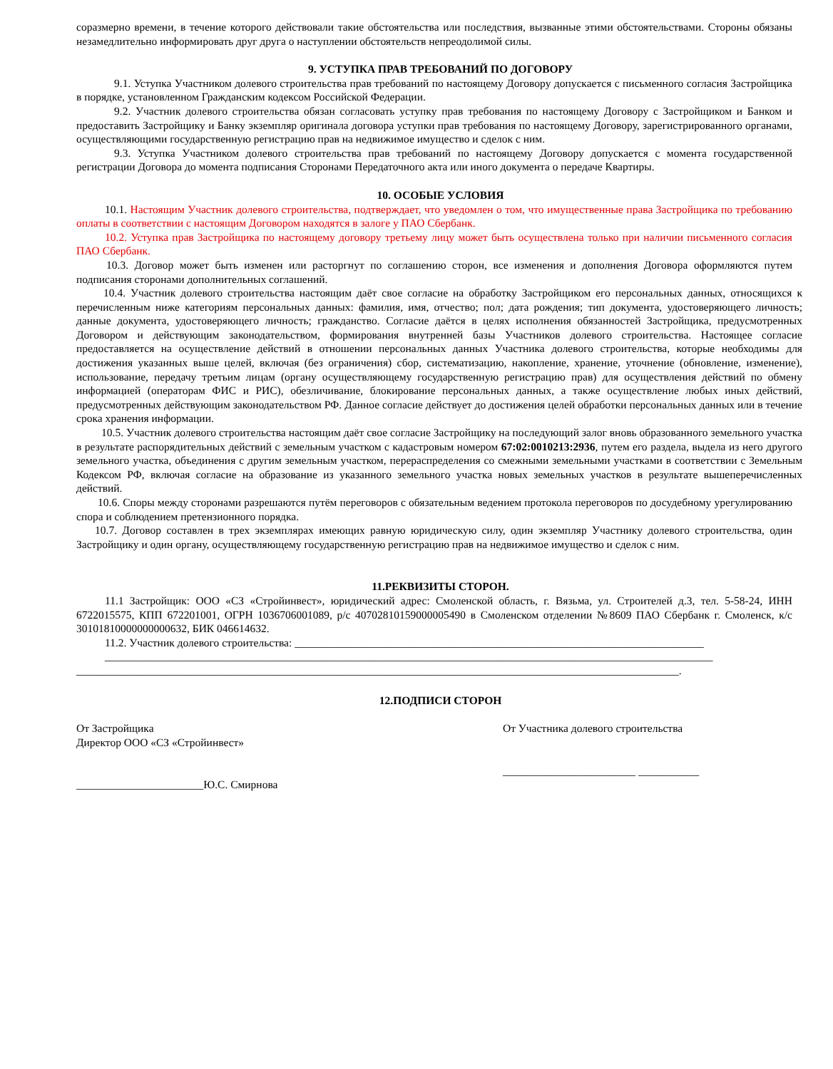соразмерно времени, в течение которого действовали такие обстоятельства или последствия, вызванные этими обстоятельствами. Стороны обязаны незамедлительно информировать друг друга о наступлении обстоятельств непреодолимой силы.
9. УСТУПКА ПРАВ ТРЕБОВАНИЙ ПО ДОГОВОРУ
9.1. Уступка Участником долевого строительства прав требований по настоящему Договору допускается с письменного согласия Застройщика в порядке, установленном Гражданским кодексом Российской Федерации.
9.2. Участник долевого строительства обязан согласовать уступку прав требования по настоящему Договору с Застройщиком и Банком и предоставить Застройщику и Банку экземпляр оригинала договора уступки прав требования по настоящему Договору, зарегистрированного органами, осуществляющими государственную регистрацию прав на недвижимое имущество и сделок с ним.
9.3. Уступка Участником долевого строительства прав требований по настоящему Договору допускается с момента государственной регистрации Договора до момента подписания Сторонами Передаточного акта или иного документа о передаче Квартиры.
10. ОСОБЫЕ УСЛОВИЯ
10.1. Настоящим Участник долевого строительства, подтверждает, что уведомлен о том, что имущественные права Застройщика по требованию оплаты в соответствии с настоящим Договором находятся в залоге у ПАО Сбербанк.
10.2. Уступка прав Застройщика по настоящему договору третьему лицу может быть осуществлена только при наличии письменного согласия ПАО Сбербанк.
10.3. Договор может быть изменен или расторгнут по соглашению сторон, все изменения и дополнения Договора оформляются путем подписания сторонами дополнительных соглашений.
10.4. Участник долевого строительства настоящим даёт свое согласие на обработку Застройщиком его персональных данных, относящихся к перечисленным ниже категориям персональных данных: фамилия, имя, отчество; пол; дата рождения; тип документа, удостоверяющего личность; данные документа, удостоверяющего личность; гражданство. Согласие даётся в целях исполнения обязанностей Застройщика, предусмотренных Договором и действующим законодательством, формирования внутренней базы Участников долевого строительства. Настоящее согласие предоставляется на осуществление действий в отношении персональных данных Участника долевого строительства, которые необходимы для достижения указанных выше целей, включая (без ограничения) сбор, систематизацию, накопление, хранение, уточнение (обновление, изменение), использование, передачу третьим лицам (органу осуществляющему государственную регистрацию прав) для осуществления действий по обмену информацией (операторам ФИС и РИС), обезличивание, блокирование персональных данных, а также осуществление любых иных действий, предусмотренных действующим законодательством РФ. Данное согласие действует до достижения целей обработки персональных данных или в течение срока хранения информации.
10.5. Участник долевого строительства настоящим даёт свое согласие Застройщику на последующий залог вновь образованного земельного участка в результате распорядительных действий с земельным участком с кадастровым номером 67:02:0010213:2936, путем его раздела, выдела из него другого земельного участка, объединения с другим земельным участком, перераспределения со смежными земельными участками в соответствии с Земельным Кодексом РФ, включая согласие на образование из указанного земельного участка новых земельных участков в результате вышеперечисленных действий.
10.6. Споры между сторонами разрешаются путём переговоров с обязательным ведением протокола переговоров по досудебному урегулированию спора и соблюдением претензионного порядка.
10.7. Договор составлен в трех экземплярах имеющих равную юридическую силу, один экземпляр Участнику долевого строительства, один Застройщику и один органу, осуществляющему государственную регистрацию прав на недвижимое имущество и сделок с ним.
11.РЕКВИЗИТЫ СТОРОН.
11.1 Застройщик: ООО «СЗ «Стройинвест», юридический адрес: Смоленской область, г. Вязьма, ул. Строителей д.3, тел. 5-58-24, ИНН 6722015575, КПП 672201001, ОГРН 1036706001089, р/с 40702810159000005490 в Смоленском отделении №8609 ПАО Сбербанк г. Смоленск, к/с 30101810000000000632, БИК 046614632.
11.2. Участник долевого строительства: __________________________________________________________________________
______________________________________________________________________________________________________________
_____________________________________________________________________________________________________________.
12.ПОДПИСИ СТОРОН
От Застройщика
Директор ООО «СЗ «Стройинвест»
_______________________Ю.С. Смирнова
От Участника долевого строительства
________________________ ___________